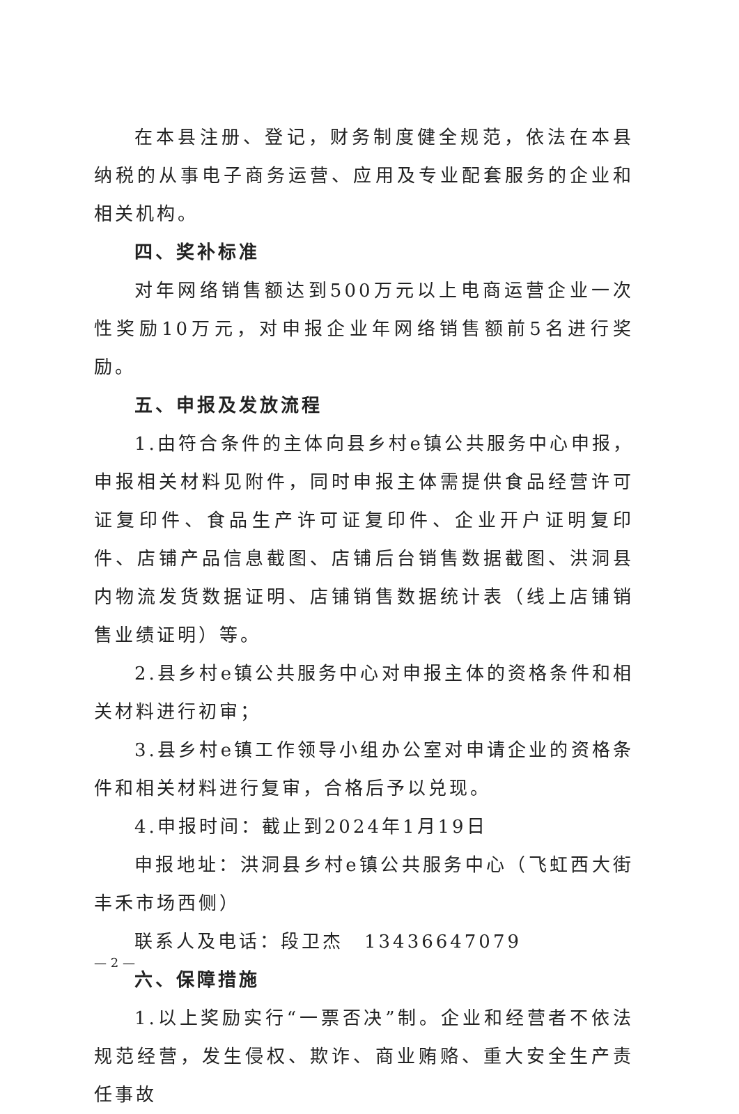在本县注册、登记，财务制度健全规范，依法在本县纳税的从事电子商务运营、应用及专业配套服务的企业和相关机构。
四、奖补标准
对年网络销售额达到500万元以上电商运营企业一次性奖励10万元，对申报企业年网络销售额前5名进行奖励。
五、申报及发放流程
1.由符合条件的主体向县乡村e镇公共服务中心申报，申报相关材料见附件，同时申报主体需提供食品经营许可证复印件、食品生产许可证复印件、企业开户证明复印件、店铺产品信息截图、店铺后台销售数据截图、洪洞县内物流发货数据证明、店铺销售数据统计表（线上店铺销售业绩证明）等。
2.县乡村e镇公共服务中心对申报主体的资格条件和相关材料进行初审；
3.县乡村e镇工作领导小组办公室对申请企业的资格条件和相关材料进行复审，合格后予以兑现。
4.申报时间：截止到2024年1月19日
申报地址：洪洞县乡村e镇公共服务中心（飞虹西大街丰禾市场西侧）
联系人及电话：段卫杰　13436647079
六、保障措施
1.以上奖励实行“一票否决”制。企业和经营者不依法规范经营，发生侵权、欺诈、商业贿赂、重大安全生产责任事故
— 2 —